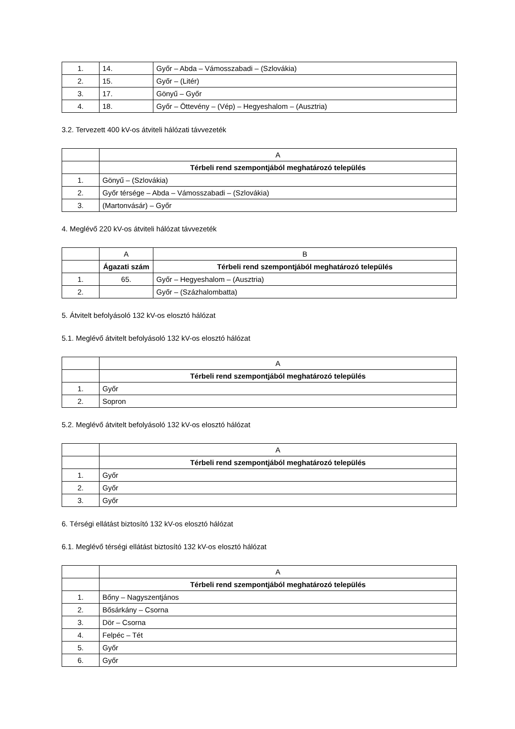| 1. | 14. | Győr – Abda – Vámosszabadi – (Szlovákia) |
| 2. | 15. | Győr – (Litér) |
| 3. | 17. | Gönyű – Győr |
| 4. | 18. | Győr – Öttevény – (Vép) – Hegyeshalom – (Ausztria) |
3.2. Tervezett 400 kV-os átviteli hálózati távvezeték
| | A |
| | Térbeli rend szempontjából meghatározó település |
| 1. | Gönyű – (Szlovákia) |
| 2. | Győr térsége – Abda – Vámosszabadi – (Szlovákia) |
| 3. | (Martonvásár) – Győr |
4. Meglévő 220 kV-os átviteli hálózat távvezeték
| | A | B |
| | Ágazati szám | Térbeli rend szempontjából meghatározó település |
| 1. | 65. | Győr – Hegyeshalom – (Ausztria) |
| 2. | | Győr – (Százhalombatta) |
5. Átvitelt befolyásoló 132 kV-os elosztó hálózat
5.1. Meglévő átvitelt befolyásoló 132 kV-os elosztó hálózat
| | A |
| | Térbeli rend szempontjából meghatározó település |
| 1. | Győr |
| 2. | Sopron |
5.2. Meglévő átvitelt befolyásoló 132 kV-os elosztó hálózat
| | A |
| | Térbeli rend szempontjából meghatározó település |
| 1. | Győr |
| 2. | Győr |
| 3. | Győr |
6. Térségi ellátást biztosító 132 kV-os elosztó hálózat
6.1. Meglévő térségi ellátást biztosító 132 kV-os elosztó hálózat
| | A |
| | Térbeli rend szempontjából meghatározó település |
| 1. | Bőny – Nagyszentjános |
| 2. | Bősárkány – Csorna |
| 3. | Dör – Csorna |
| 4. | Felpéc – Tét |
| 5. | Győr |
| 6. | Győr |